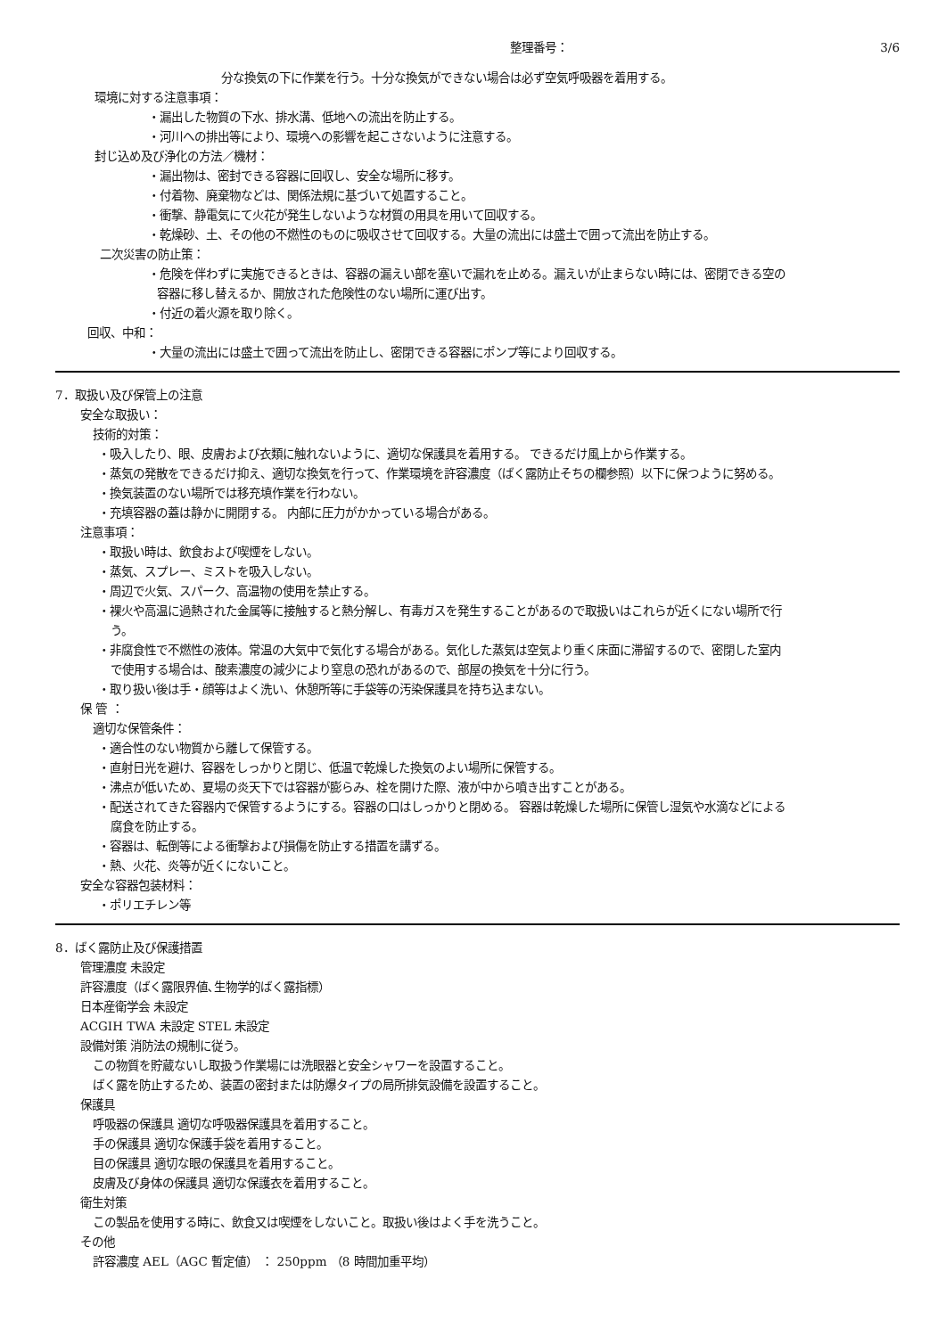整理番号： 3/6
分な換気の下に作業を行う。十分な換気ができない場合は必ず空気呼吸器を着用する。
環境に対する注意事項：
・漏出した物質の下水、排水溝、低地への流出を防止する。
・河川への排出等により、環境への影響を起こさないように注意する。
封じ込め及び浄化の方法／機材：
・漏出物は、密封できる容器に回収し、安全な場所に移す。
・付着物、廃棄物などは、関係法規に基づいて処置すること。
・衝撃、静電気にて火花が発生しないような材質の用具を用いて回収する。
・乾燥砂、土、その他の不燃性のものに吸収させて回収する。大量の流出には盛土で囲って流出を防止する。
二次災害の防止策：
・危険を伴わずに実施できるときは、容器の漏えい部を塞いで漏れを止める。漏えいが止まらない時には、密閉できる空の
容器に移し替えるか、開放された危険性のない場所に運び出す。
・付近の着火源を取り除く。
回収、中和：
・大量の流出には盛土で囲って流出を防止し、密閉できる容器にポンプ等により回収する。
7．取扱い及び保管上の注意
安全な取扱い：
技術的対策：
・吸入したり、眼、皮膚および衣類に触れないように、適切な保護具を着用する。 できるだけ風上から作業する。
・蒸気の発散をできるだけ抑え、適切な換気を行って、作業環境を許容濃度（ばく露防止そちの欄参照）以下に保つように努める。
・換気装置のない場所では移充填作業を行わない。
・充填容器の蓋は静かに開閉する。 内部に圧力がかかっている場合がある。
注意事項：
・取扱い時は、飲食および喫煙をしない。
・蒸気、スプレー、ミストを吸入しない。
・周辺で火気、スパーク、高温物の使用を禁止する。
・裸火や高温に過熱された金属等に接触すると熱分解し、有毒ガスを発生することがあるので取扱いはこれらが近くにない場所で行
う。
・非腐食性で不燃性の液体。常温の大気中で気化する場合がある。気化した蒸気は空気より重く床面に滞留するので、密閉した室内
で使用する場合は、酸素濃度の減少により窒息の恐れがあるので、部屋の換気を十分に行う。
・取り扱い後は手・顔等はよく洗い、休憩所等に手袋等の汚染保護具を持ち込まない。
保 管 ：
適切な保管条件：
・適合性のない物質から離して保管する。
・直射日光を避け、容器をしっかりと閉じ、低温で乾燥した換気のよい場所に保管する。
・沸点が低いため、夏場の炎天下では容器が膨らみ、栓を開けた際、液が中から噴き出すことがある。
・配送されてきた容器内で保管するようにする。容器の口はしっかりと閉める。 容器は乾燥した場所に保管し湿気や水滴などによる
腐食を防止する。
・容器は、転倒等による衝撃および損傷を防止する措置を講ずる。
・熱、火花、炎等が近くにないこと。
安全な容器包装材料：
・ポリエチレン等
8．ばく露防止及び保護措置
管理濃度 未設定
許容濃度（ばく露限界値､生物学的ばく露指標）
日本産衛学会 未設定
ACGIH TWA 未設定 STEL 未設定
設備対策 消防法の規制に従う。
この物質を貯蔵ないし取扱う作業場には洗眼器と安全シャワーを設置すること。
ばく露を防止するため、装置の密封または防爆タイプの局所排気設備を設置すること。
保護具
呼吸器の保護具 適切な呼吸器保護具を着用すること。
手の保護具 適切な保護手袋を着用すること。
目の保護具 適切な眼の保護具を着用すること。
皮膚及び身体の保護具 適切な保護衣を着用すること。
衛生対策
この製品を使用する時に、飲食又は喫煙をしないこと。取扱い後はよく手を洗うこと。
その他
許容濃度 AEL（AGC 暫定値） ： 250ppm （8 時間加重平均）